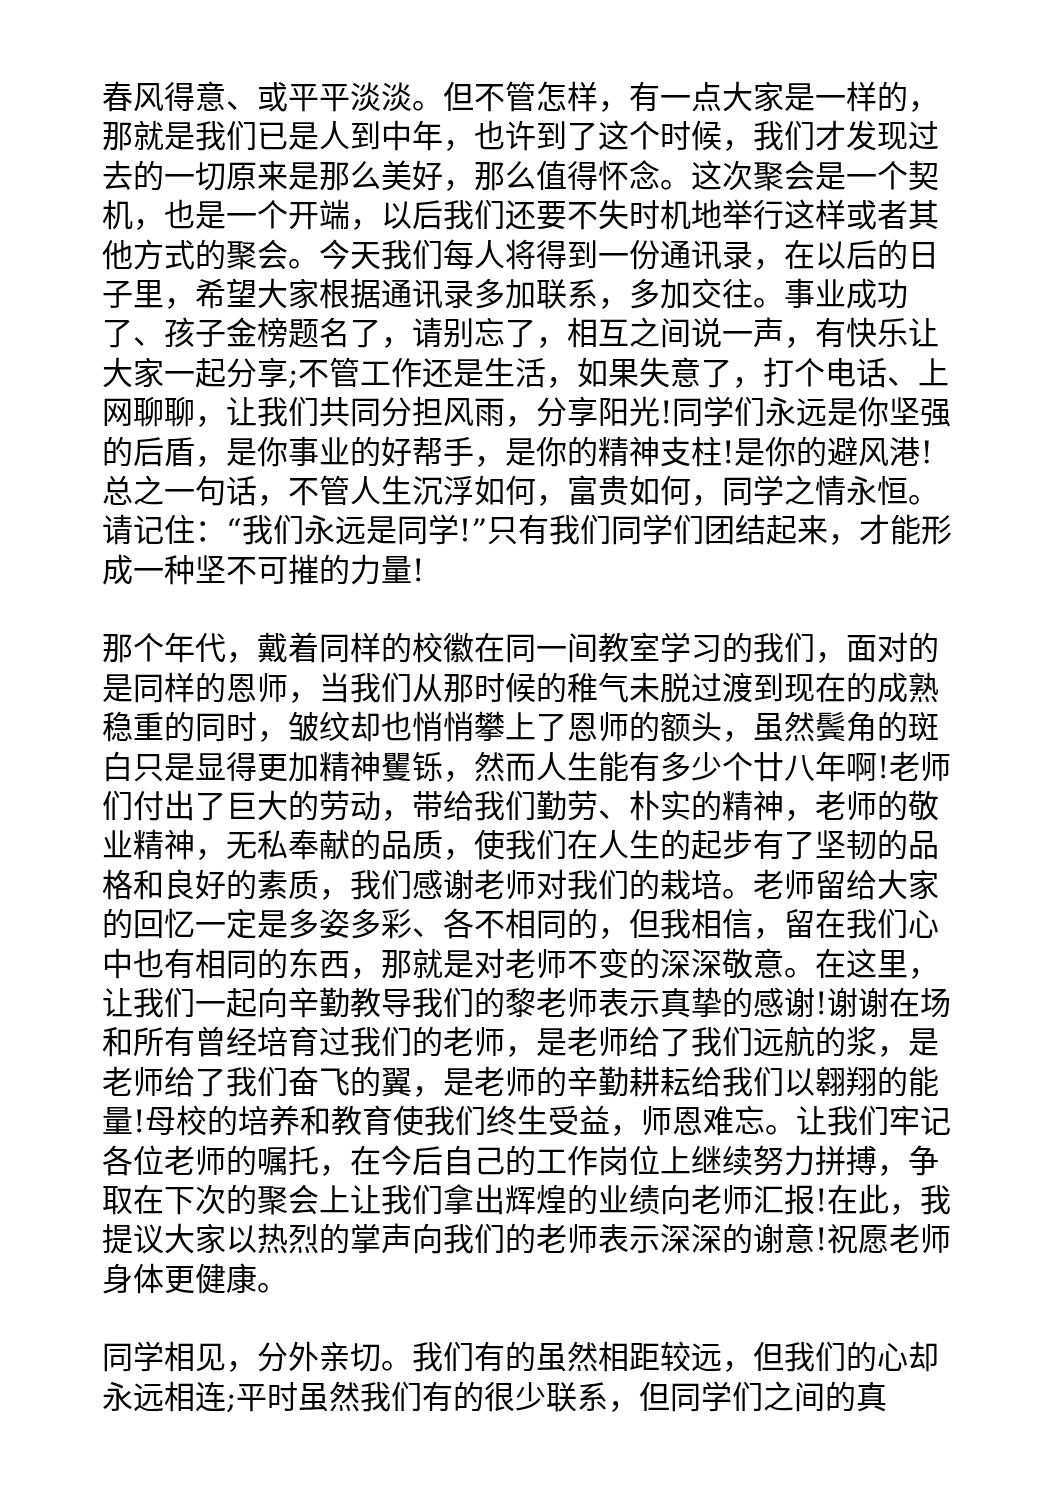春风得意、或平平淡淡。但不管怎样，有一点大家是一样的，那就是我们已是人到中年，也许到了这个时候，我们才发现过去的一切原来是那么美好，那么值得怀念。这次聚会是一个契机，也是一个开端，以后我们还要不失时机地举行这样或者其他方式的聚会。今天我们每人将得到一份通讯录，在以后的日子里，希望大家根据通讯录多加联系，多加交往。事业成功了、孩子金榜题名了，请别忘了，相互之间说一声，有快乐让大家一起分享;不管工作还是生活，如果失意了，打个电话、上网聊聊，让我们共同分担风雨，分享阳光!同学们永远是你坚强的后盾，是你事业的好帮手，是你的精神支柱!是你的避风港!总之一句话，不管人生沉浮如何，富贵如何，同学之情永恒。请记住：“我们永远是同学!”只有我们同学们团结起来，才能形成一种坚不可摧的力量!
那个年代，戴着同样的校徽在同一间教室学习的我们，面对的是同样的恩师，当我们从那时候的稚气未脱过渡到现在的成熟稳重的同时，皱纹却也悄悄攀上了恩师的额头，虽然鬓角的斑白只是显得更加精神矍铄，然而人生能有多少个廿八年啊!老师们付出了巨大的劳动，带给我们勤劳、朴实的精神，老师的敬业精神，无私奉献的品质，使我们在人生的起步有了坚韧的品格和良好的素质，我们感谢老师对我们的栽培。老师留给大家的回忆一定是多姿多彩、各不相同的，但我相信，留在我们心中也有相同的东西，那就是对老师不变的深深敬意。在这里，让我们一起向辛勤教导我们的黎老师表示真挚的感谢!谢谢在场和所有曾经培育过我们的老师，是老师给了我们远航的浆，是老师给了我们奋飞的翼，是老师的辛勤耕耘给我们以翱翔的能量!母校的培养和教育使我们终生受益，师恩难忘。让我们牢记各位老师的嘱托，在今后自己的工作岗位上继续努力拼搏，争取在下次的聚会上让我们拿出辉煌的业绩向老师汇报!在此，我提议大家以热烈的掌声向我们的老师表示深深的谢意!祝愿老师身体更健康。
同学相见，分外亲切。我们有的虽然相距较远，但我们的心却永远相连;平时虽然我们有的很少联系，但同学们之间的真